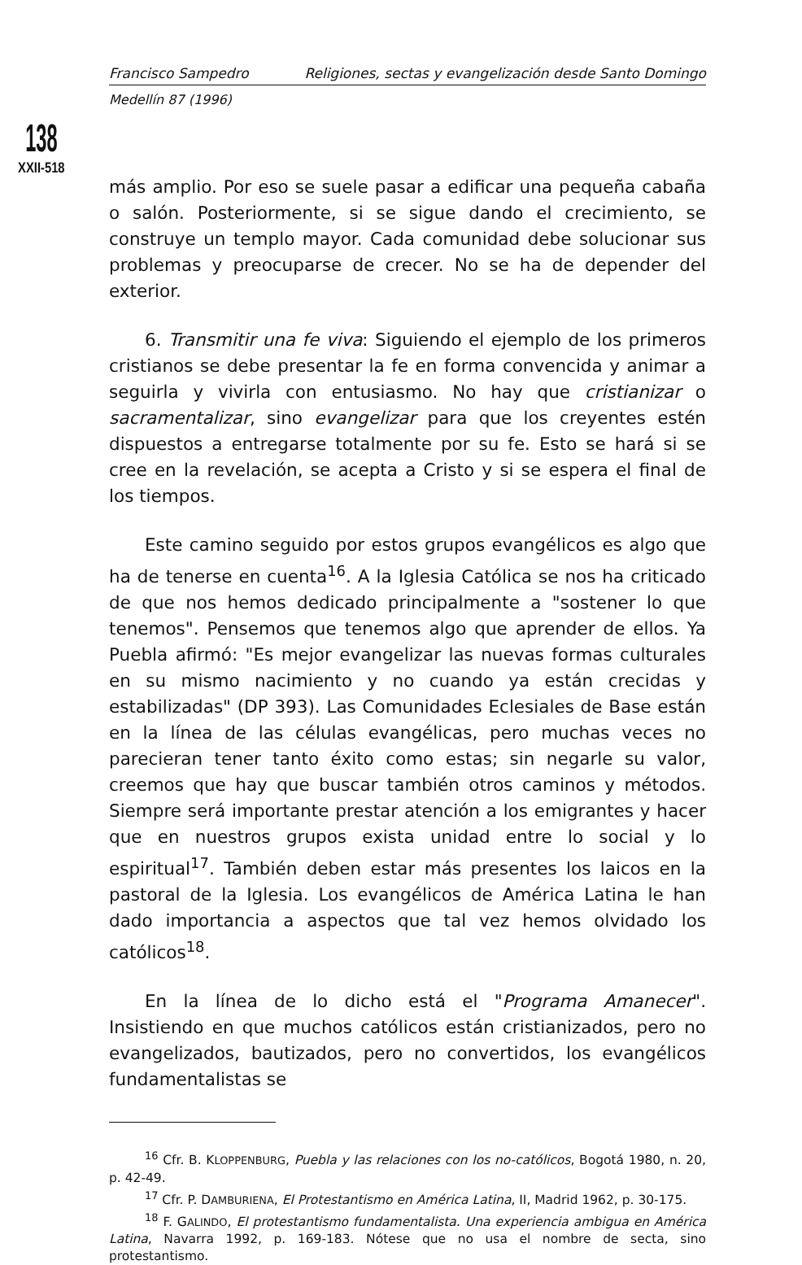Francisco Sampedro Religiones, sectas y evangelización desde Santo Domingo
Medellín 87 (1996)
138
XXII-518
más amplio. Por eso se suele pasar a edificar una pequeña cabaña o salón. Posteriormente, si se sigue dando el crecimiento, se construye un templo mayor. Cada comunidad debe solucionar sus problemas y preocuparse de crecer. No se ha de depender del exterior.
6. Transmitir una fe viva: Siguiendo el ejemplo de los primeros cristianos se debe presentar la fe en forma convencida y animar a seguirla y vivirla con entusiasmo. No hay que cristianizar o sacramentalizar, sino evangelizar para que los creyentes estén dispuestos a entregarse totalmente por su fe. Esto se hará si se cree en la revelación, se acepta a Cristo y si se espera el final de los tiempos.
Este camino seguido por estos grupos evangélicos es algo que ha de tenerse en cuenta<sup>16</sup>. A la Iglesia Católica se nos ha criticado de que nos hemos dedicado principalmente a "sostener lo que tenemos". Pensemos que tenemos algo que aprender de ellos. Ya Puebla afirmó: "Es mejor evangelizar las nuevas formas culturales en su mismo nacimiento y no cuando ya están crecidas y estabilizadas" (DP 393). Las Comunidades Eclesiales de Base están en la línea de las células evangélicas, pero muchas veces no parecieran tener tanto éxito como estas; sin negarle su valor, creemos que hay que buscar también otros caminos y métodos. Siempre será importante prestar atención a los emigrantes y hacer que en nuestros grupos exista unidad entre lo social y lo espiritual<sup>17</sup>. También deben estar más presentes los laicos en la pastoral de la Iglesia. Los evangélicos de América Latina le han dado importancia a aspectos que tal vez hemos olvidado los católicos<sup>18</sup>.
En la línea de lo dicho está el "Programa Amanecer". Insistiendo en que muchos católicos están cristianizados, pero no evangelizados, bautizados, pero no convertidos, los evangélicos fundamentalistas se
<sup>16</sup> Cfr. B. KLOPPENBURG, Puebla y las relaciones con los no-católicos, Bogotá 1980, n. 20, p. 42-49.
<sup>17</sup> Cfr. P. DAMBURIENA, El Protestantismo en América Latina, II, Madrid 1962, p. 30-175.
<sup>18</sup> F. GALINDO, El protestantismo fundamentalista. Una experiencia ambigua en América Latina, Navarra 1992, p. 169-183. Nótese que no usa el nombre de secta, sino protestantismo.